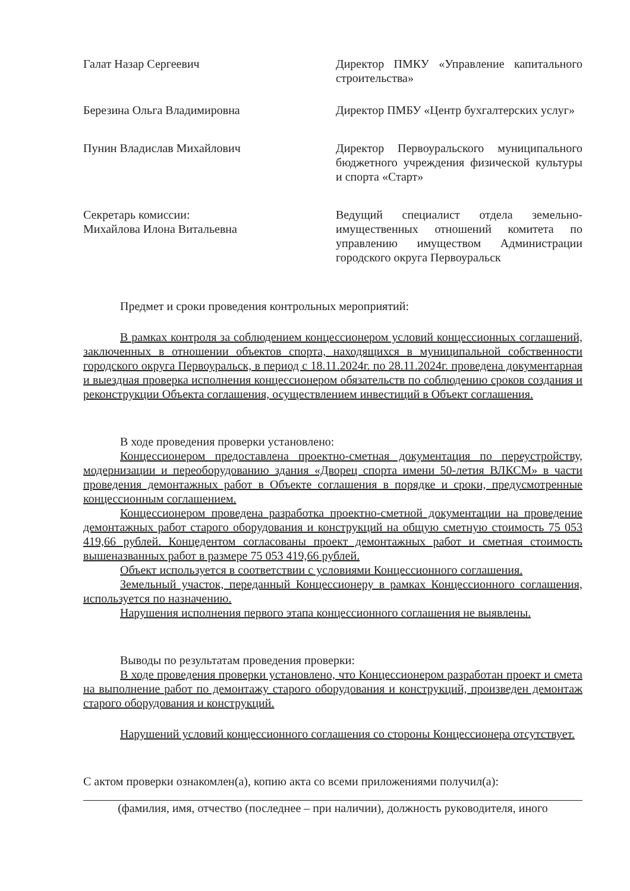Галат Назар Сергеевич Директор ПМКУ «Управление капитального строительства»
Березина Ольга Владимировна Директор ПМБУ «Центр бухгалтерских услуг»
Пунин Владислав Михайлович Директор Первоуральского муниципального бюджетного учреждения физической культуры и спорта «Старт»
Секретарь комиссии:
Михайлова Илона Витальевна
Ведущий специалист отдела земельно-имущественных отношений комитета по управлению имуществом Администрации городского округа Первоуральск
Предмет и сроки проведения контрольных мероприятий:
В рамках контроля за соблюдением концессионером условий концессионных соглашений, заключенных в отношении объектов спорта, находящихся в муниципальной собственности городского округа Первоуральск, в период с 18.11.2024г. по 28.11.2024г. проведена документарная и выездная проверка исполнения концессионером обязательств по соблюдению сроков создания и реконструкции Объекта соглашения, осуществлением инвестиций в Объект соглашения.
В ходе проведения проверки установлено:
Концессионером предоставлена проектно-сметная документация по переустройству, модернизации и переоборудованию здания «Дворец спорта имени 50-летия ВЛКСМ» в части проведения демонтажных работ в Объекте соглашения в порядке и сроки, предусмотренные концессионным соглашением.
Концессионером проведена разработка проектно-сметной документации на проведение демонтажных работ старого оборудования и конструкций на общую сметную стоимость 75 053 419,66 рублей. Концедентом согласованы проект демонтажных работ и сметная стоимость вышеназванных работ в размере 75 053 419,66 рублей.
Объект используется в соответствии с условиями Концессионного соглашения.
Земельный участок, переданный Концессионеру в рамках Концессионного соглашения, используется по назначению.
Нарушения исполнения первого этапа концессионного соглашения не выявлены.
Выводы по результатам проведения проверки:
В ходе проведения проверки установлено, что Концессионером разработан проект и смета на выполнение работ по демонтажу старого оборудования и конструкций, произведен демонтаж старого оборудования и конструкций.
Нарушений условий концессионного соглашения со стороны Концессионера отсутствует.
С актом проверки ознакомлен(а), копию акта со всеми приложениями получил(а):
(фамилия, имя, отчество (последнее – при наличии), должность руководителя, иного